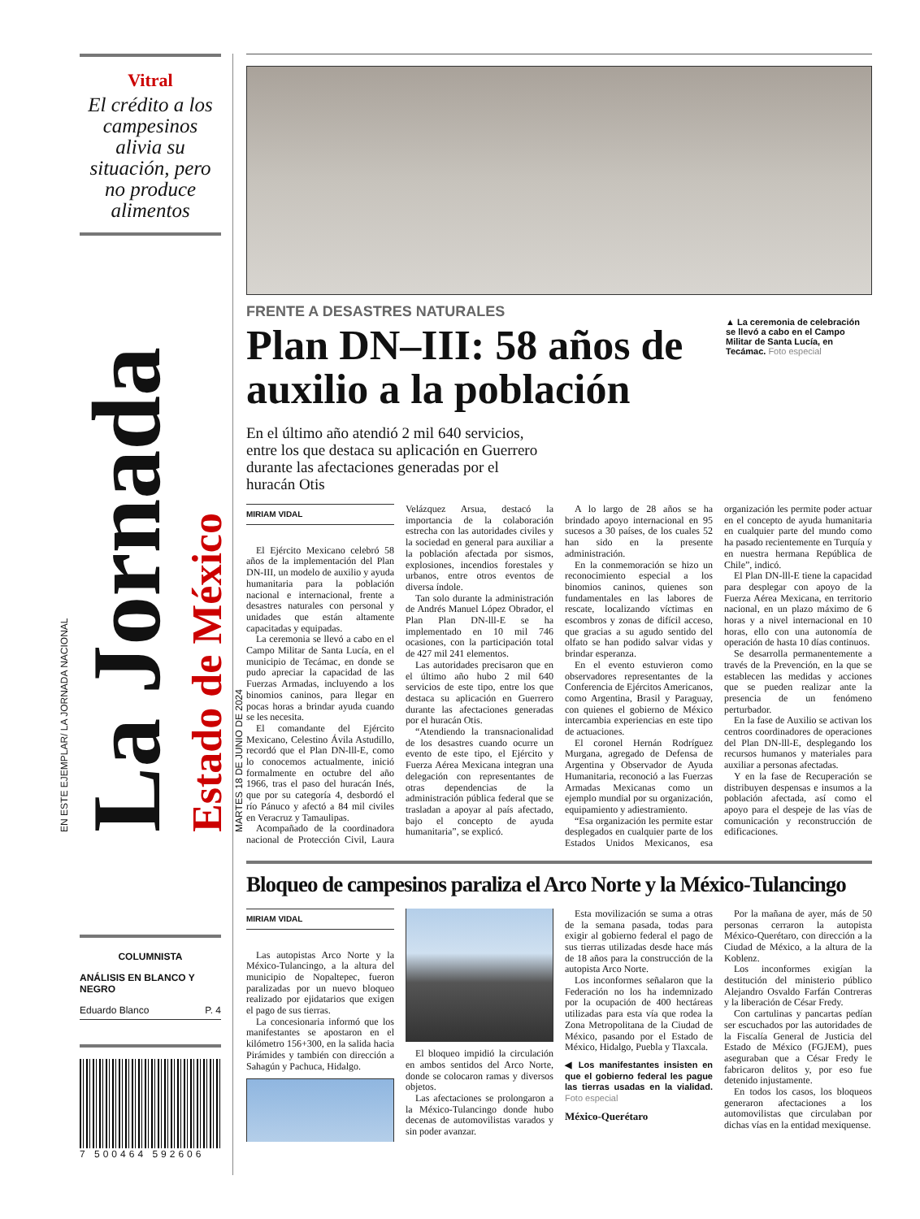Vitral
El crédito a los campesinos alivia su situación, pero no produce alimentos
EN ESTE EJEMPLAR/ LA JORNADA NACIONAL
La Jornada
Estado de México
MARTES 18 DE JUNIO DE 2024
COLUMNISTA
ANÁLISIS EN BLANCO Y NEGRO
Eduardo Blanco P. 4
7 500464 592606
FRENTE A DESASTRES NATURALES
Plan DN–III: 58 años de auxilio a la población
En el último año atendió 2 mil 640 servicios, entre los que destaca su aplicación en Guerrero durante las afectaciones generadas por el huracán Otis
▲ La ceremonia de celebración se llevó a cabo en el Campo Militar de Santa Lucía, en Tecámac. Foto especial
MIRIAM VIDAL
El Ejército Mexicano celebró 58 años de la implementación del Plan DN-III, un modelo de auxilio y ayuda humanitaria para la población nacional e internacional, frente a desastres naturales con personal y unidades que están altamente capacitadas y equipadas.
La ceremonia se llevó a cabo en el Campo Militar de Santa Lucía, en el municipio de Tecámac, en donde se pudo apreciar la capacidad de las Fuerzas Armadas, incluyendo a los binomios caninos, para llegar en pocas horas a brindar ayuda cuando se les necesita.
El comandante del Ejército Mexicano, Celestino Ávila Astudillo, recordó que el Plan DN-lll-E, como lo conocemos actualmente, inició formalmente en octubre del año 1966, tras el paso del huracán Inés, que por su categoría 4, desbordó el río Pánuco y afectó a 84 mil civiles en Veracruz y Tamaulipas.
Acompañado de la coordinadora nacional de Protección Civil, Laura Velázquez Arsua, destacó la importancia de la colaboración estrecha con las autoridades civiles y la sociedad en general para auxiliar a la población afectada por sismos, explosiones, incendios forestales y urbanos, entre otros eventos de diversa índole.
Tan solo durante la administración de Andrés Manuel López Obrador, el Plan Plan DN-lll-E se ha implementado en 10 mil 746 ocasiones, con la participación total de 427 mil 241 elementos.
Las autoridades precisaron que en el último año hubo 2 mil 640 servicios de este tipo, entre los que destaca su aplicación en Guerrero durante las afectaciones generadas por el huracán Otis.
“Atendiendo la transnacionalidad de los desastres cuando ocurre un evento de este tipo, el Ejército y Fuerza Aérea Mexicana integran una delegación con representantes de otras dependencias de la administración pública federal que se trasladan a apoyar al país afectado, bajo el concepto de ayuda humanitaria”, se explicó.
A lo largo de 28 años se ha brindado apoyo internacional en 95 sucesos a 30 países, de los cuales 52 han sido en la presente administración.
En la conmemoración se hizo un reconocimiento especial a los binomios caninos, quienes son fundamentales en las labores de rescate, localizando víctimas en escombros y zonas de difícil acceso, que gracias a su agudo sentido del olfato se han podido salvar vidas y brindar esperanza.
En el evento estuvieron como observadores representantes de la Conferencia de Ejércitos Americanos, como Argentina, Brasil y Paraguay, con quienes el gobierno de México intercambia experiencias en este tipo de actuaciones.
El coronel Hernán Rodríguez Murgana, agregado de Defensa de Argentina y Observador de Ayuda Humanitaria, reconoció a las Fuerzas Armadas Mexicanas como un ejemplo mundial por su organización, equipamiento y adiestramiento.
“Esa organización les permite estar desplegados en cualquier parte de los Estados Unidos Mexicanos, esa organización les permite poder actuar en el concepto de ayuda humanitaria en cualquier parte del mundo como ha pasado recientemente en Turquía y en nuestra hermana República de Chile”, indicó.
El Plan DN-lll-E tiene la capacidad para desplegar con apoyo de la Fuerza Aérea Mexicana, en territorio nacional, en un plazo máximo de 6 horas y a nivel internacional en 10 horas, ello con una autonomía de operación de hasta 10 días continuos.
Se desarrolla permanentemente a través de la Prevención, en la que se establecen las medidas y acciones que se pueden realizar ante la presencia de un fenómeno perturbador.
En la fase de Auxilio se activan los centros coordinadores de operaciones del Plan DN-lll-E, desplegando los recursos humanos y materiales para auxiliar a personas afectadas.
Y en la fase de Recuperación se distribuyen despensas e insumos a la población afectada, así como el apoyo para el despeje de las vías de comunicación y reconstrucción de edificaciones.
Bloqueo de campesinos paraliza el Arco Norte y la México-Tulancingo
MIRIAM VIDAL
Las autopistas Arco Norte y la México-Tulancingo, a la altura del municipio de Nopaltepec, fueron paralizadas por un nuevo bloqueo realizado por ejidatarios que exigen el pago de sus tierras.
La concesionaria informó que los manifestantes se apostaron en el kilómetro 156+300, en la salida hacia Pirámides y también con dirección a Sahagún y Pachuca, Hidalgo.
El bloqueo impidió la circulación en ambos sentidos del Arco Norte, donde se colocaron ramas y diversos objetos.
Las afectaciones se prolongaron a la México-Tulancingo donde hubo decenas de automovilistas varados y sin poder avanzar.
Esta movilización se suma a otras de la semana pasada, todas para exigir al gobierno federal el pago de sus tierras utilizadas desde hace más de 18 años para la construcción de la autopista Arco Norte.
Los inconformes señalaron que la Federación no los ha indemnizado por la ocupación de 400 hectáreas utilizadas para esta vía que rodea la Zona Metropolitana de la Ciudad de México, pasando por el Estado de México, Hidalgo, Puebla y Tlaxcala.
◀ Los manifestantes insisten en que el gobierno federal les pague las tierras usadas en la vialidad. Foto especial
México-Querétaro
Por la mañana de ayer, más de 50 personas cerraron la autopista México-Querétaro, con dirección a la Ciudad de México, a la altura de la Koblenz.
Los inconformes exigían la destitución del ministerio público Alejandro Osvaldo Farfán Contreras y la liberación de César Fredy.
Con cartulinas y pancartas pedían ser escuchados por las autoridades de la Fiscalía General de Justicia del Estado de México (FGJEM), pues aseguraban que a César Fredy le fabricaron delitos y, por eso fue detenido injustamente.
En todos los casos, los bloqueos generaron afectaciones a los automovilistas que circulaban por dichas vías en la entidad mexiquense.